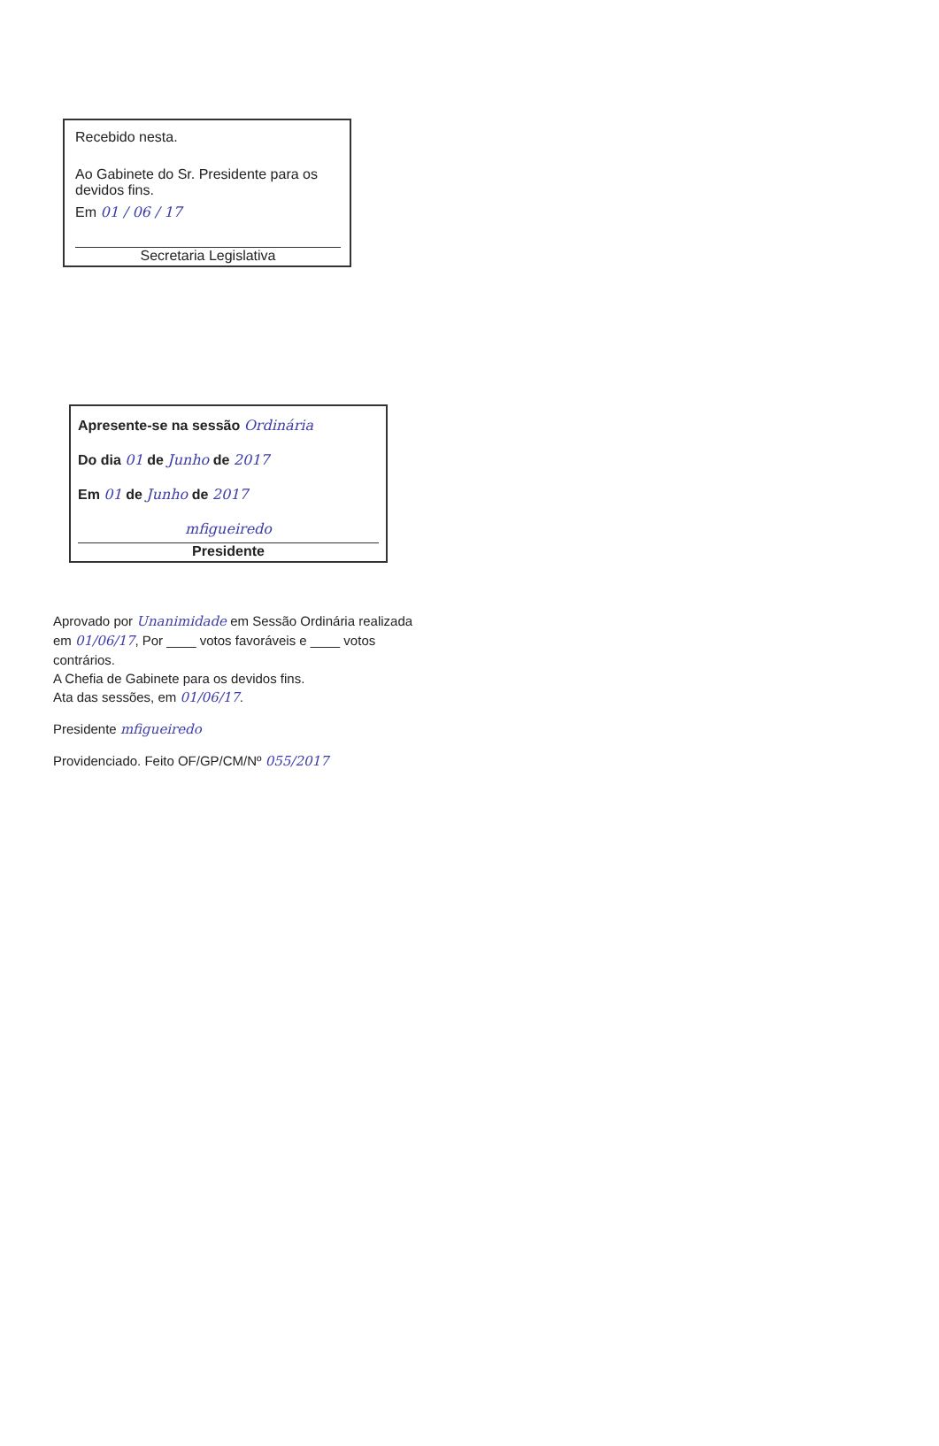Recebido nesta.
Ao Gabinete do Sr. Presidente para os devidos fins.
Em 01 / 06 / 17
Secretaria Legislativa
Apresente-se na sessão Ordinária
Do dia 01 de Junho de 2017
Em 01 de Junho de 2017
mfigueiredo
Presidente
Aprovado por Unanimidade em Sessão Ordinária realizada em 01/06/17, Por ____ votos favoráveis e ____ votos contrários.
A Chefia de Gabinete para os devidos fins.
Ata das sessões, em 01/06/17.
Presidente mfigueiredo
Providenciado. Feito OF/GP/CM/Nº 055/2017